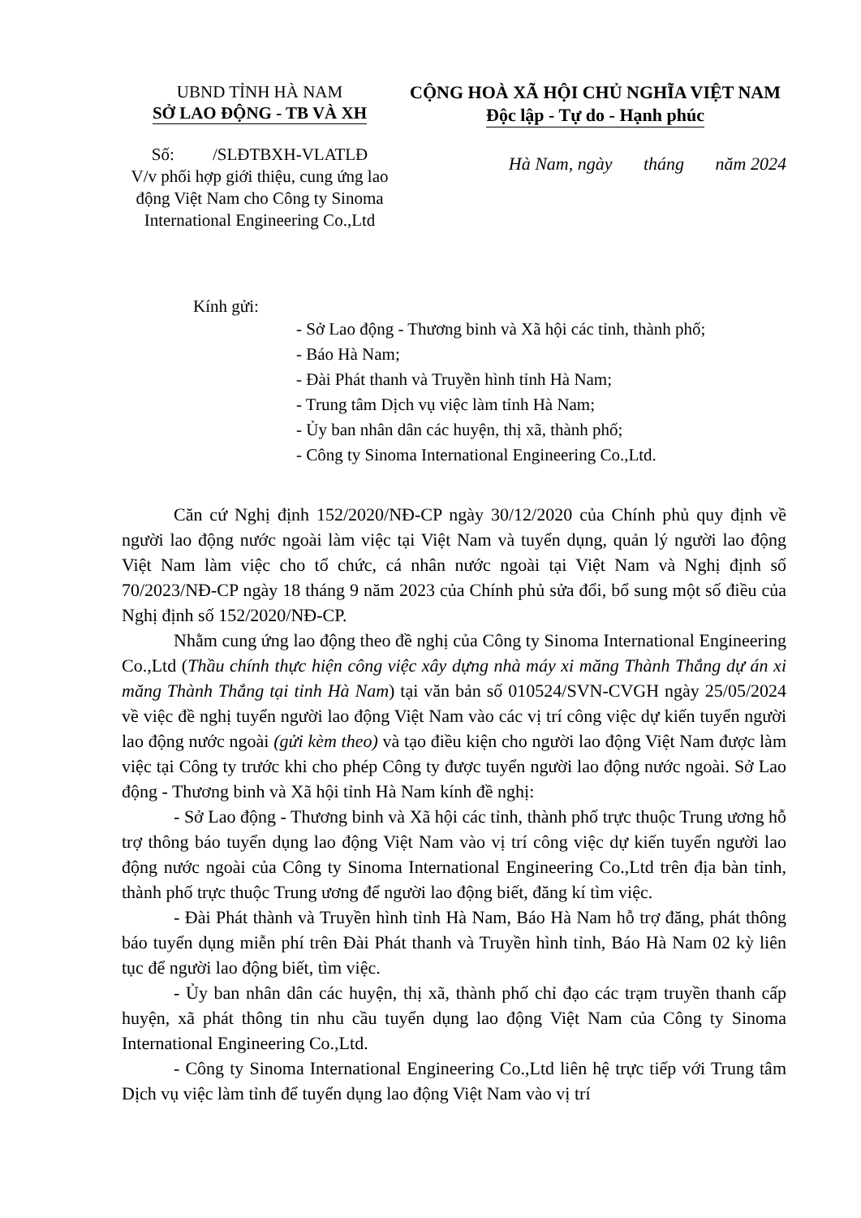UBND TỈNH HÀ NAM
SỞ LAO ĐỘNG - TB VÀ XH
CỘNG HOÀ XÃ HỘI CHỦ NGHĨA VIỆT NAM
Độc lập - Tự do - Hạnh phúc
Số: /SLĐTBXH-VLATLĐ
V/v phối hợp giới thiệu, cung ứng lao động Việt Nam cho Công ty Sinoma International Engineering Co.,Ltd
Hà Nam, ngày tháng năm 2024
Kính gửi:
- Sở Lao động - Thương binh và Xã hội các tỉnh, thành phố;
- Báo Hà Nam;
- Đài Phát thanh và Truyền hình tỉnh Hà Nam;
- Trung tâm Dịch vụ việc làm tỉnh Hà Nam;
- Ủy ban nhân dân các huyện, thị xã, thành phố;
- Công ty Sinoma International Engineering Co.,Ltd.
Căn cứ Nghị định 152/2020/NĐ-CP ngày 30/12/2020 của Chính phủ quy định về người lao động nước ngoài làm việc tại Việt Nam và tuyển dụng, quản lý người lao động Việt Nam làm việc cho tổ chức, cá nhân nước ngoài tại Việt Nam và Nghị định số 70/2023/NĐ-CP ngày 18 tháng 9 năm 2023 của Chính phủ sửa đổi, bổ sung một số điều của Nghị định số 152/2020/NĐ-CP.
Nhằm cung ứng lao động theo đề nghị của Công ty Sinoma International Engineering Co.,Ltd (Thầu chính thực hiện công việc xây dựng nhà máy xi măng Thành Thắng dự án xi măng Thành Thắng tại tỉnh Hà Nam) tại văn bản số 010524/SVN-CVGH ngày 25/05/2024 về việc đề nghị tuyển người lao động Việt Nam vào các vị trí công việc dự kiến tuyển người lao động nước ngoài (gửi kèm theo) và tạo điều kiện cho người lao động Việt Nam được làm việc tại Công ty trước khi cho phép Công ty được tuyển người lao động nước ngoài. Sở Lao động - Thương binh và Xã hội tỉnh Hà Nam kính đề nghị:
- Sở Lao động - Thương binh và Xã hội các tỉnh, thành phố trực thuộc Trung ương hỗ trợ thông báo tuyển dụng lao động Việt Nam vào vị trí công việc dự kiến tuyển người lao động nước ngoài của Công ty Sinoma International Engineering Co.,Ltd trên địa bàn tỉnh, thành phố trực thuộc Trung ương để người lao động biết, đăng kí tìm việc.
- Đài Phát thành và Truyền hình tỉnh Hà Nam, Báo Hà Nam hỗ trợ đăng, phát thông báo tuyển dụng miễn phí trên Đài Phát thanh và Truyền hình tỉnh, Báo Hà Nam 02 kỳ liên tục để người lao động biết, tìm việc.
- Ủy ban nhân dân các huyện, thị xã, thành phố chỉ đạo các trạm truyền thanh cấp huyện, xã phát thông tin nhu cầu tuyển dụng lao động Việt Nam của Công ty Sinoma International Engineering Co.,Ltd.
- Công ty Sinoma International Engineering Co.,Ltd liên hệ trực tiếp với Trung tâm Dịch vụ việc làm tỉnh để tuyển dụng lao động Việt Nam vào vị trí